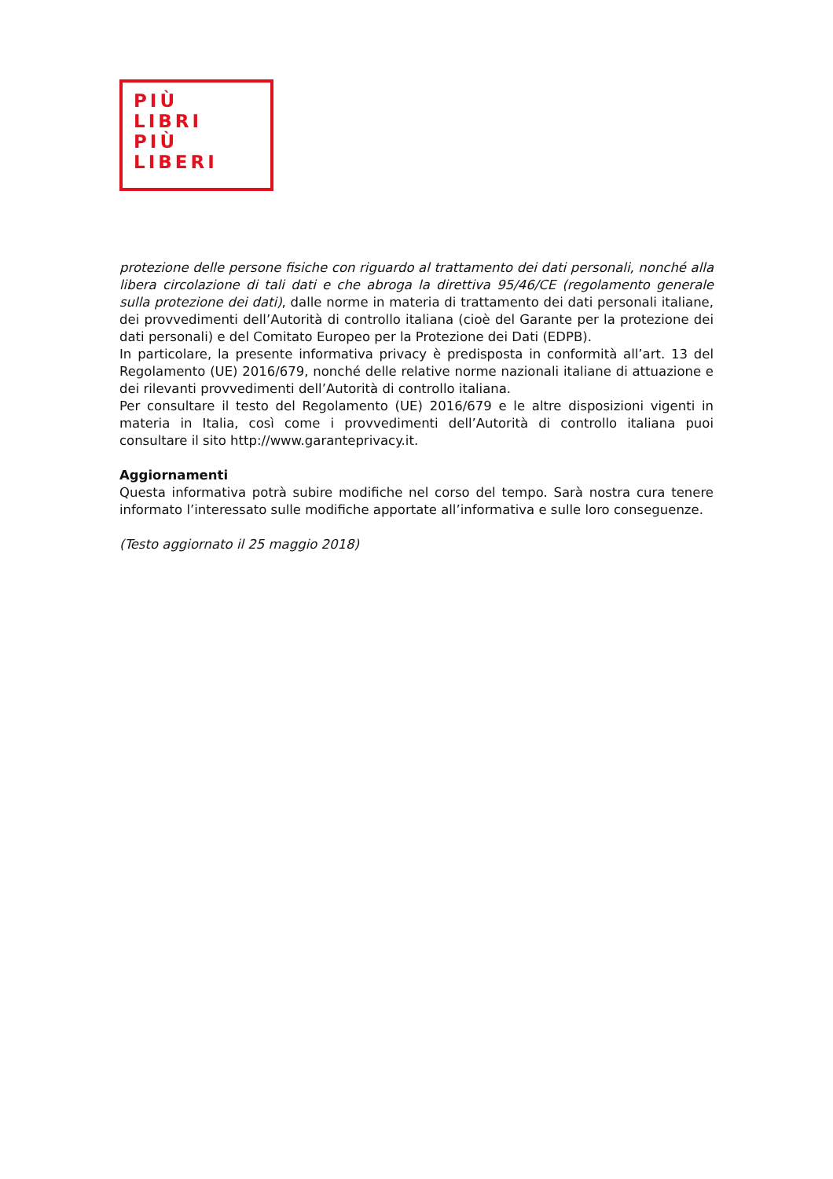PIÙ
LIBRI
PIÙ
LIBERI
protezione delle persone fisiche con riguardo al trattamento dei dati personali, nonché alla libera circolazione di tali dati e che abroga la direttiva 95/46/CE (regolamento generale sulla protezione dei dati), dalle norme in materia di trattamento dei dati personali italiane, dei provvedimenti dell’Autorità di controllo italiana (cioè del Garante per la protezione dei dati personali) e del Comitato Europeo per la Protezione dei Dati (EDPB).
In particolare, la presente informativa privacy è predisposta in conformità all’art. 13 del Regolamento (UE) 2016/679, nonché delle relative norme nazionali italiane di attuazione e dei rilevanti provvedimenti dell’Autorità di controllo italiana.
Per consultare il testo del Regolamento (UE) 2016/679 e le altre disposizioni vigenti in materia in Italia, così come i provvedimenti dell’Autorità di controllo italiana puoi consultare il sito http://www.garanteprivacy.it.
Aggiornamenti
Questa informativa potrà subire modifiche nel corso del tempo. Sarà nostra cura tenere informato l’interessato sulle modifiche apportate all’informativa e sulle loro conseguenze.
(Testo aggiornato il 25 maggio 2018)